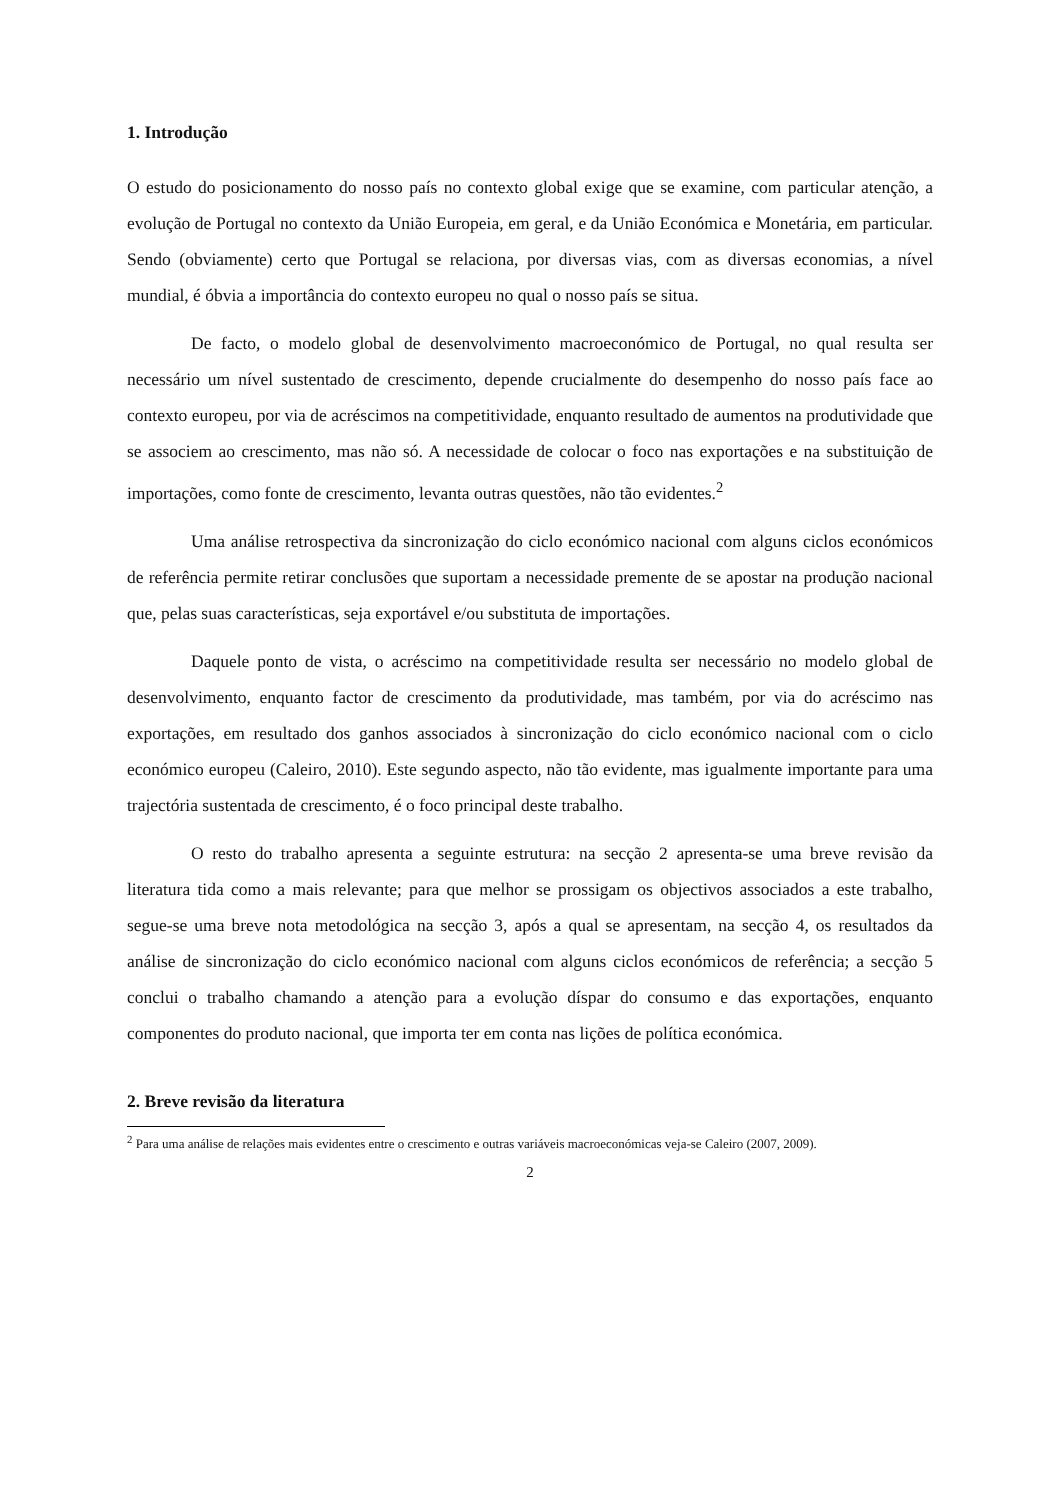1. Introdução
O estudo do posicionamento do nosso país no contexto global exige que se examine, com particular atenção, a evolução de Portugal no contexto da União Europeia, em geral, e da União Económica e Monetária, em particular. Sendo (obviamente) certo que Portugal se relaciona, por diversas vias, com as diversas economias, a nível mundial, é óbvia a importância do contexto europeu no qual o nosso país se situa.
De facto, o modelo global de desenvolvimento macroeconómico de Portugal, no qual resulta ser necessário um nível sustentado de crescimento, depende crucialmente do desempenho do nosso país face ao contexto europeu, por via de acréscimos na competitividade, enquanto resultado de aumentos na produtividade que se associem ao crescimento, mas não só. A necessidade de colocar o foco nas exportações e na substituição de importações, como fonte de crescimento, levanta outras questões, não tão evidentes.<sup>2</sup>
Uma análise retrospectiva da sincronização do ciclo económico nacional com alguns ciclos económicos de referência permite retirar conclusões que suportam a necessidade premente de se apostar na produção nacional que, pelas suas características, seja exportável e/ou substituta de importações.
Daquele ponto de vista, o acréscimo na competitividade resulta ser necessário no modelo global de desenvolvimento, enquanto factor de crescimento da produtividade, mas também, por via do acréscimo nas exportações, em resultado dos ganhos associados à sincronização do ciclo económico nacional com o ciclo económico europeu (Caleiro, 2010). Este segundo aspecto, não tão evidente, mas igualmente importante para uma trajectória sustentada de crescimento, é o foco principal deste trabalho.
O resto do trabalho apresenta a seguinte estrutura: na secção 2 apresenta-se uma breve revisão da literatura tida como a mais relevante; para que melhor se prossigam os objectivos associados a este trabalho, segue-se uma breve nota metodológica na secção 3, após a qual se apresentam, na secção 4, os resultados da análise de sincronização do ciclo económico nacional com alguns ciclos económicos de referência; a secção 5 conclui o trabalho chamando a atenção para a evolução díspar do consumo e das exportações, enquanto componentes do produto nacional, que importa ter em conta nas lições de política económica.
2. Breve revisão da literatura
<sup>2</sup> Para uma análise de relações mais evidentes entre o crescimento e outras variáveis macroeconómicas veja-se Caleiro (2007, 2009).
2